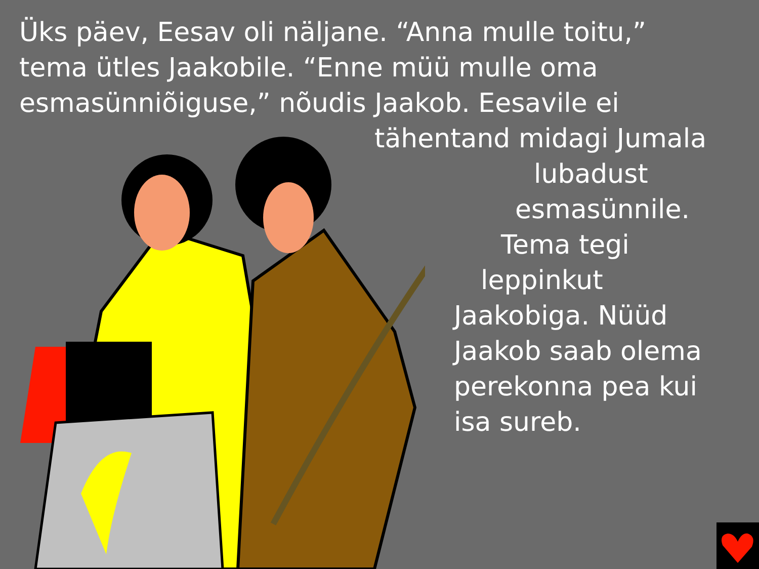Üks päev, Eesav oli näljane. “Anna mulle toitu,” tema ütles Jaakobile. “Enne müü mulle oma esmasünniõiguse,” nõudis Jaakob. Eesavile ei
tähentand midagi Jumala
lubadust
esmasünnile.
Tema tegi
leppinkut
Jaakobiga. Nüüd Jaakob saab olema perekonna pea kui isa sureb.